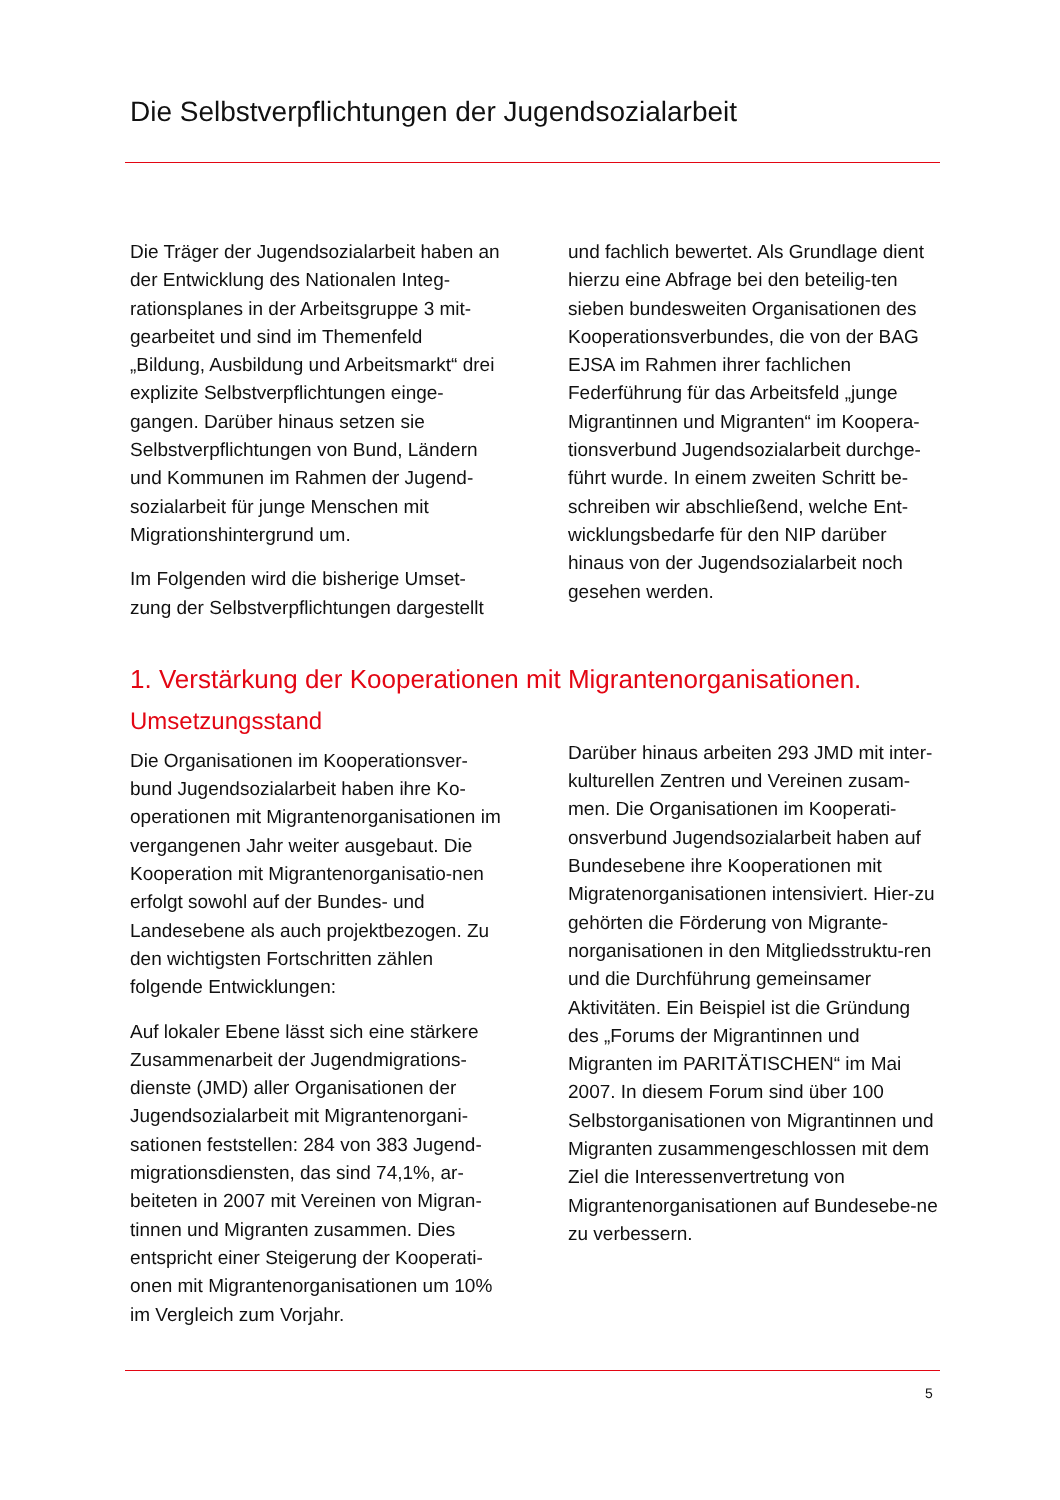Die Selbstverpflichtungen der Jugendsozialarbeit
Die Träger der Jugendsozialarbeit haben an der Entwicklung des Nationalen Integ-rationsplanes in der Arbeitsgruppe 3 mit-gearbeitet und sind im Themenfeld „Bildung, Ausbildung und Arbeitsmarkt“ drei explizite Selbstverpflichtungen einge-gangen. Darüber hinaus setzen sie Selbstverpflichtungen von Bund, Ländern und Kommunen im Rahmen der Jugend-sozialarbeit für junge Menschen mit Migrationshintergrund um.
Im Folgenden wird die bisherige Umset-zung der Selbstverpflichtungen dargestellt
und fachlich bewertet. Als Grundlage dient hierzu eine Abfrage bei den beteilig-ten sieben bundesweiten Organisationen des Kooperationsverbundes, die von der BAG EJSA im Rahmen ihrer fachlichen Federführung für das Arbeitsfeld „junge Migrantinnen und Migranten“ im Koopera-tionsverbund Jugendsozialarbeit durchge-führt wurde. In einem zweiten Schritt be-schreiben wir abschließend, welche Ent-wicklungsbedarfe für den NIP darüber hinaus von der Jugendsozialarbeit noch gesehen werden.
1. Verstärkung der Kooperationen mit Migrantenorganisationen.
Umsetzungsstand
Die Organisationen im Kooperationsver-bund Jugendsozialarbeit haben ihre Ko-operationen mit Migrantenorganisationen im vergangenen Jahr weiter ausgebaut. Die Kooperation mit Migrantenorganisatio-nen erfolgt sowohl auf der Bundes- und Landesebene als auch projektbezogen. Zu den wichtigsten Fortschritten zählen folgende Entwicklungen:
Auf lokaler Ebene lässt sich eine stärkere Zusammenarbeit der Jugendmigrations-dienste (JMD) aller Organisationen der Jugendsozialarbeit mit Migrantenorgani-sationen feststellen: 284 von 383 Jugend-migrationsdiensten, das sind 74,1%, ar-beiteten in 2007 mit Vereinen von Migran-tinnen und Migranten zusammen. Dies entspricht einer Steigerung der Kooperati-onen mit Migrantenorganisationen um 10% im Vergleich zum Vorjahr.
Darüber hinaus arbeiten 293 JMD mit inter-kulturellen Zentren und Vereinen zusam-men. Die Organisationen im Kooperati-onsverbund Jugendsozialarbeit haben auf Bundesebene ihre Kooperationen mit Migratenorganisationen intensiviert. Hier-zu gehörten die Förderung von Migrante-norganisationen in den Mitgliedsstruktu-ren und die Durchführung gemeinsamer Aktivitäten. Ein Beispiel ist die Gründung des „Forums der Migrantinnen und Migranten im PARITÄTISCHEN“ im Mai 2007. In diesem Forum sind über 100 Selbstorganisationen von Migrantinnen und Migranten zusammengeschlossen mit dem Ziel die Interessenvertretung von Migrantenorganisationen auf Bundesebe-ne zu verbessern.
5